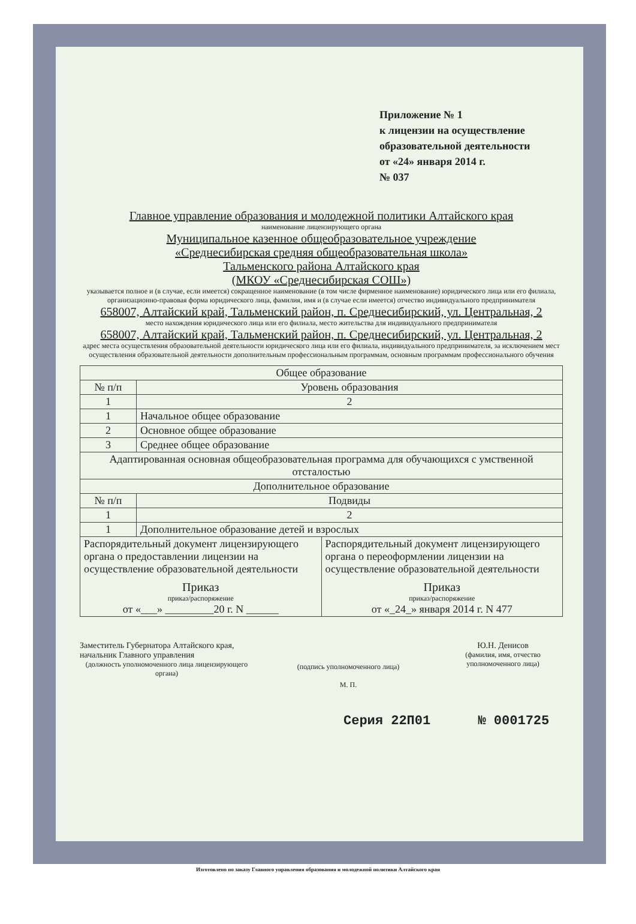Приложение № 1
к лицензии на осуществление
образовательной деятельности
от «24» января 2014 г.
№ 037
Главное управление образования и молодежной политики Алтайского края
наименование лицензирующего органа
Муниципальное казенное общеобразовательное учреждение
«Среднесибирская средняя общеобразовательная школа»
Тальменского района Алтайского края
(МКОУ «Среднесибирская СОШ»)
указывается полное и (в случае, если имеется) сокращенное наименование (в том числе фирменное наименование) юридического лица или его филиала, организационно-правовая форма юридического лица, фамилия, имя и (в случае если имеется) отчество индивидуального предпринимателя
658007, Алтайский край, Тальменский район, п. Среднесибирский, ул. Центральная, 2
место нахождения юридического лица или его филиала, место жительства для индивидуального предпринимателя
658007, Алтайский край, Тальменский район, п. Среднесибирский, ул. Центральная, 2
адрес места осуществления образовательной деятельности юридического лица или его филиала, индивидуального предпринимателя, за исключением мест осуществления образовательной деятельности дополнительным профессиональным программам, основным программам профессионального обучения
| Общее образование | |
| № п/п | Уровень образования |
| 1 | 2 |
| 1 | Начальное общее образование |
| 2 | Основное общее образование |
| 3 | Среднее общее образование |
| Адаптированная основная общеобразовательная программа для обучающихся с умственной отсталостью | |
| Дополнительное образование | |
| № п/п | Подвиды |
| 1 | 2 |
| 1 | Дополнительное образование детей и взрослых |
| / Распорядительный документ лицензирующего органа о предоставлении лицензии на осуществление образовательной деятельности Приказ приказ/распоряжение от «___» _________20 г. N ______ / Распорядительный документ лицензирующего органа о переоформлении лицензии на осуществление образовательной деятельности Приказ приказ/распоряжение от «_24_» января 2014 г. N 477 / | |
Заместитель Губернатора Алтайского края, начальник Главного управления
(должность уполномоченного лица лицензирующего органа)
(подпись уполномоченного лица)
М. П.
Ю.Н. Денисов
(фамилия, имя, отчество уполномоченного лица)
Серия 22П01 № 0001725
Изготовлено по заказу Главного управления образования и молодежной политики Алтайского края